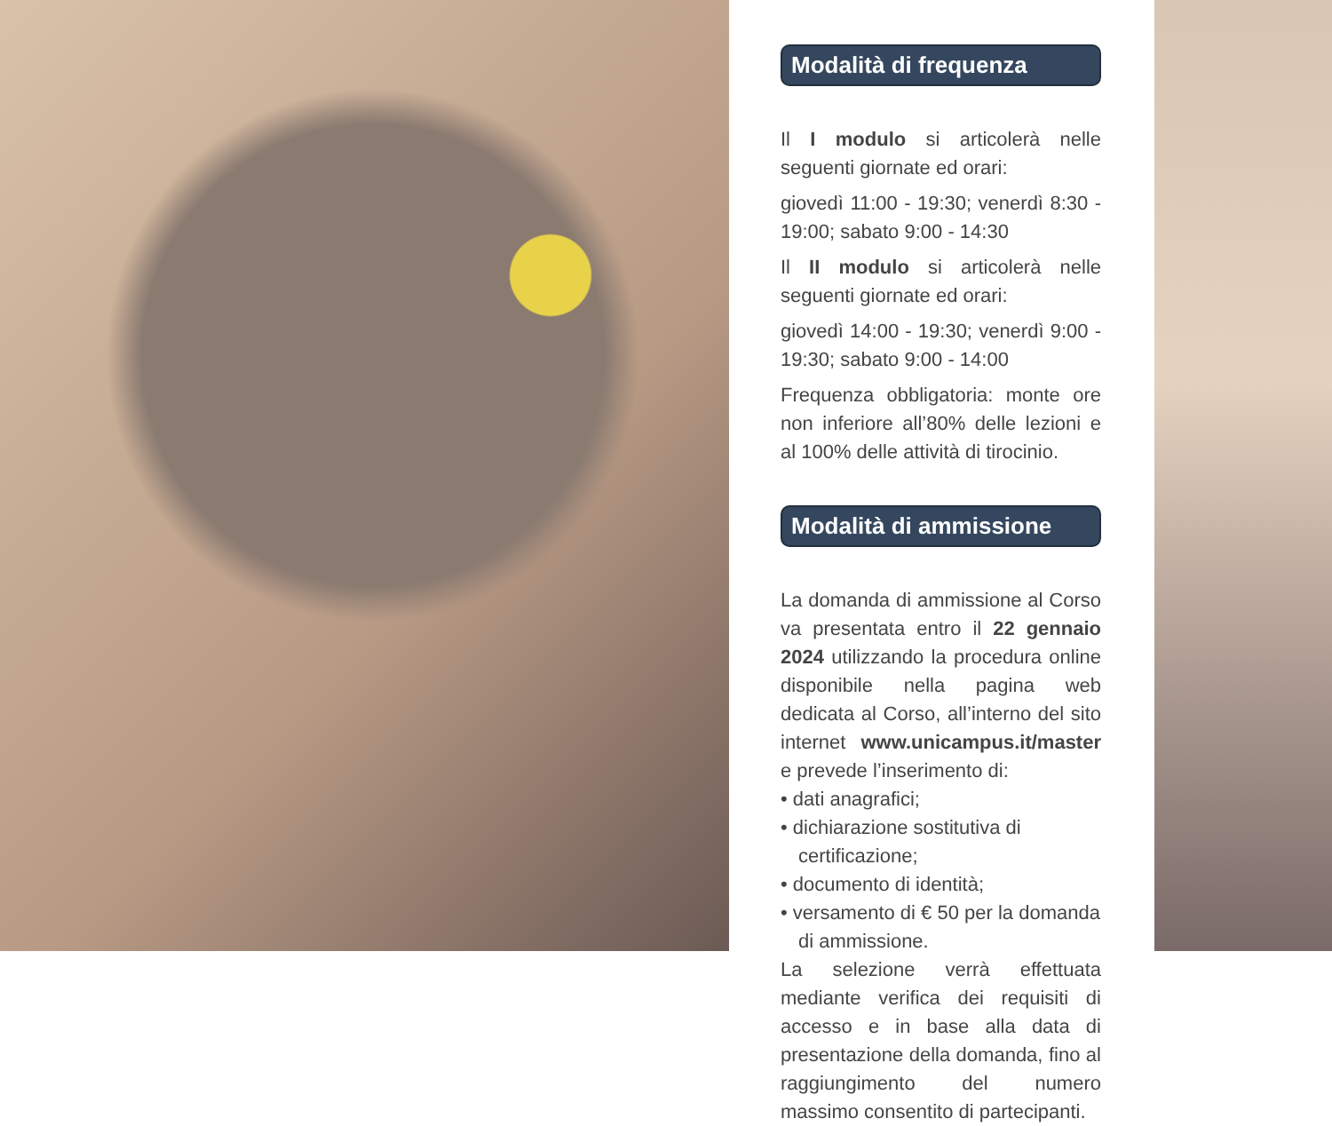Modalità di frequenza
Il I modulo si articolerà nelle seguenti giornate ed orari:
giovedì 11:00 - 19:30; venerdì 8:30 - 19:00; sabato 9:00 - 14:30
Il II modulo si articolerà nelle seguenti giornate ed orari:
giovedì 14:00 - 19:30; venerdì 9:00 - 19:30; sabato 9:00 - 14:00
Frequenza obbligatoria: monte ore non inferiore all’80% delle lezioni e al 100% delle attività di tirocinio.
Modalità di ammissione
La domanda di ammissione al Corso va presentata entro il 22 gennaio 2024 utilizzando la procedura online disponibile nella pagina web dedicata al Corso, all’interno del sito internet www.unicampus.it/master e prevede l’inserimento di:
• dati anagrafici;
• dichiarazione sostitutiva di certificazione;
• documento di identità;
• versamento di € 50 per la domanda di ammissione.
La selezione verrà effettuata mediante verifica dei requisiti di accesso e in base alla data di presentazione della domanda, fino al raggiungimento del numero massimo consentito di partecipanti.